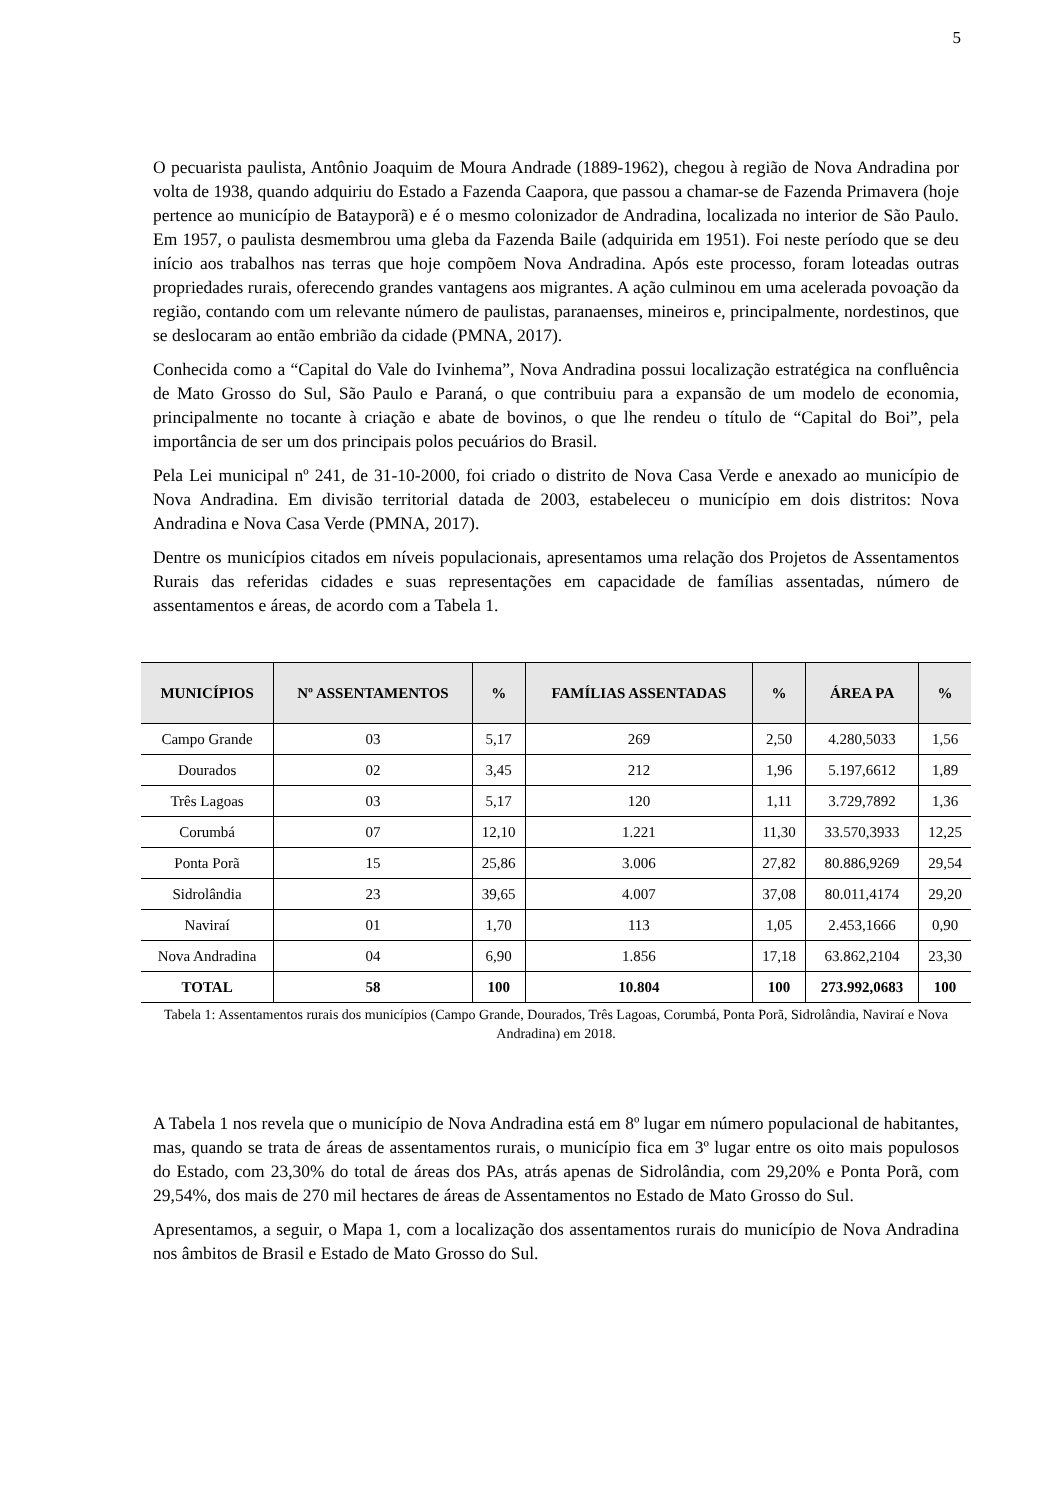5
O pecuarista paulista, Antônio Joaquim de Moura Andrade (1889-1962), chegou à região de Nova Andradina por volta de 1938, quando adquiriu do Estado a Fazenda Caapora, que passou a chamar-se de Fazenda Primavera (hoje pertence ao município de Batayporã) e é o mesmo colonizador de Andradina, localizada no interior de São Paulo. Em 1957, o paulista desmembrou uma gleba da Fazenda Baile (adquirida em 1951). Foi neste período que se deu início aos trabalhos nas terras que hoje compõem Nova Andradina. Após este processo, foram loteadas outras propriedades rurais, oferecendo grandes vantagens aos migrantes. A ação culminou em uma acelerada povoação da região, contando com um relevante número de paulistas, paranaenses, mineiros e, principalmente, nordestinos, que se deslocaram ao então embrião da cidade (PMNA, 2017).
Conhecida como a “Capital do Vale do Ivinhema”, Nova Andradina possui localização estratégica na confluência de Mato Grosso do Sul, São Paulo e Paraná, o que contribuiu para a expansão de um modelo de economia, principalmente no tocante à criação e abate de bovinos, o que lhe rendeu o título de “Capital do Boi”, pela importância de ser um dos principais polos pecuários do Brasil.
Pela Lei municipal nº 241, de 31-10-2000, foi criado o distrito de Nova Casa Verde e anexado ao município de Nova Andradina. Em divisão territorial datada de 2003, estabeleceu o município em dois distritos: Nova Andradina e Nova Casa Verde (PMNA, 2017).
Dentre os municípios citados em níveis populacionais, apresentamos uma relação dos Projetos de Assentamentos Rurais das referidas cidades e suas representações em capacidade de famílias assentadas, número de assentamentos e áreas, de acordo com a Tabela 1.
| MUNICÍPIOS | Nº ASSENTAMENTOS | % | FAMÍLIAS ASSENTADAS | % | ÁREA PA | % |
| --- | --- | --- | --- | --- | --- | --- |
| Campo Grande | 03 | 5,17 | 269 | 2,50 | 4.280,5033 | 1,56 |
| Dourados | 02 | 3,45 | 212 | 1,96 | 5.197,6612 | 1,89 |
| Três Lagoas | 03 | 5,17 | 120 | 1,11 | 3.729,7892 | 1,36 |
| Corumbá | 07 | 12,10 | 1.221 | 11,30 | 33.570,3933 | 12,25 |
| Ponta Porã | 15 | 25,86 | 3.006 | 27,82 | 80.886,9269 | 29,54 |
| Sidrolândia | 23 | 39,65 | 4.007 | 37,08 | 80.011,4174 | 29,20 |
| Naviraí | 01 | 1,70 | 113 | 1,05 | 2.453,1666 | 0,90 |
| Nova Andradina | 04 | 6,90 | 1.856 | 17,18 | 63.862,2104 | 23,30 |
| TOTAL | 58 | 100 | 10.804 | 100 | 273.992,0683 | 100 |
Tabela 1: Assentamentos rurais dos municípios (Campo Grande, Dourados, Três Lagoas, Corumbá, Ponta Porã, Sidrolândia, Naviraí e Nova Andradina) em 2018.
A Tabela 1 nos revela que o município de Nova Andradina está em 8º lugar em número populacional de habitantes, mas, quando se trata de áreas de assentamentos rurais, o município fica em 3º lugar entre os oito mais populosos do Estado, com 23,30% do total de áreas dos PAs, atrás apenas de Sidrolândia, com 29,20% e Ponta Porã, com 29,54%, dos mais de 270 mil hectares de áreas de Assentamentos no Estado de Mato Grosso do Sul.
Apresentamos, a seguir, o Mapa 1, com a localização dos assentamentos rurais do município de Nova Andradina nos âmbitos de Brasil e Estado de Mato Grosso do Sul.